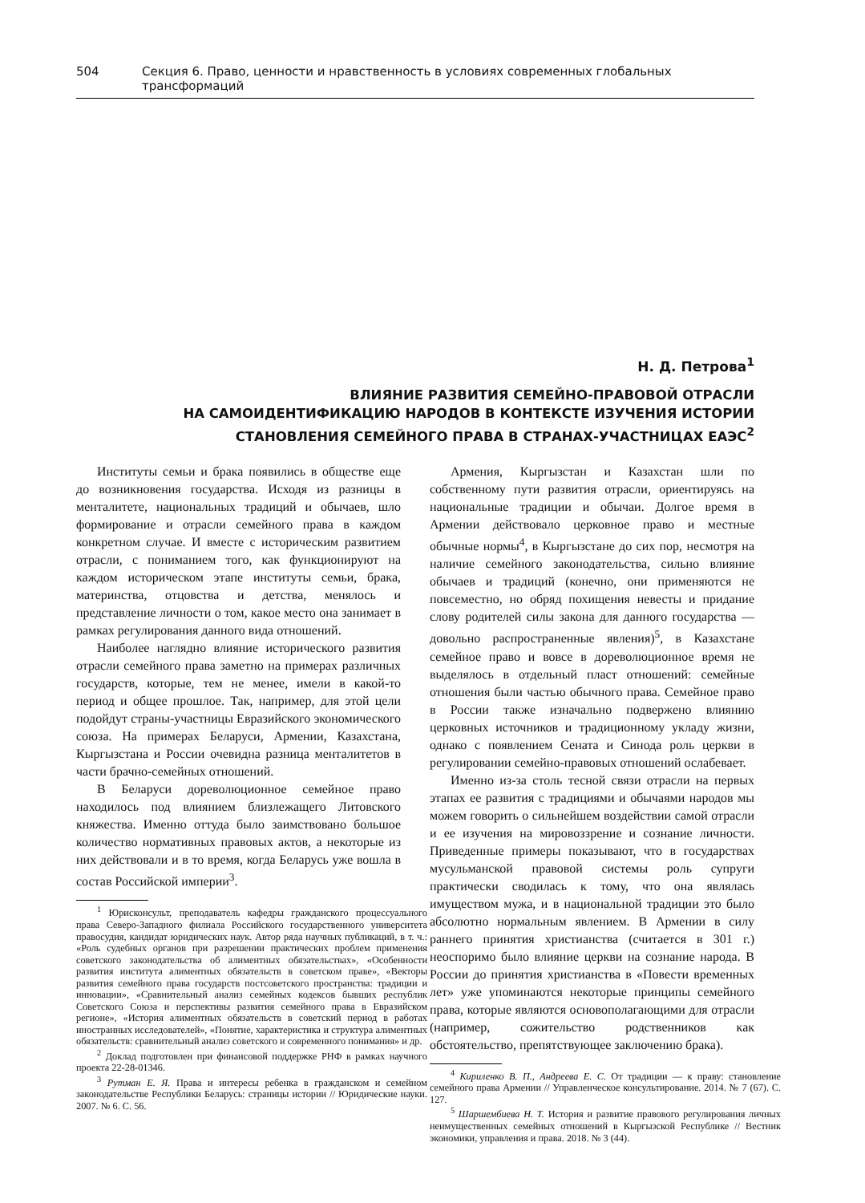504 Секция 6. Право, ценности и нравственность в условиях современных глобальных трансформаций
Н. Д. Петрова<sup>1</sup>
ВЛИЯНИЕ РАЗВИТИЯ СЕМЕЙНО-ПРАВОВОЙ ОТРАСЛИ
НА САМОИДЕНТИФИКАЦИЮ НАРОДОВ В КОНТЕКСТЕ ИЗУЧЕНИЯ ИСТОРИИ
СТАНОВЛЕНИЯ СЕМЕЙНОГО ПРАВА В СТРАНАХ-УЧАСТНИЦАХ ЕАЭС<sup>2</sup>
Институты семьи и брака появились в обществе еще до возникновения государства. Исходя из разницы в менталитете, национальных традиций и обычаев, шло формирование и отрасли семейного права в каждом конкретном случае. И вместе с историческим развитием отрасли, с пониманием того, как функционируют на каждом историческом этапе институты семьи, брака, материнства, отцовства и детства, менялось и представление личности о том, какое место она занимает в рамках регулирования данного вида отношений.
Наиболее наглядно влияние исторического развития отрасли семейного права заметно на примерах различных государств, которые, тем не менее, имели в какой-то период и общее прошлое. Так, например, для этой цели подойдут страны-участницы Евразийского экономического союза. На примерах Беларуси, Армении, Казахстана, Кыргызстана и России очевидна разница менталитетов в части брачно-семейных отношений.
В Беларуси дореволюционное семейное право находилось под влиянием близлежащего Литовского княжества. Именно оттуда было заимствовано большое количество нормативных правовых актов, а некоторые из них действовали и в то время, когда Беларусь уже вошла в состав Российской империи<sup>3</sup>.
<sup>1</sup> Юрисконсульт, преподаватель кафедры гражданского процессуального права Северо-Западного филиала Российского государственного университета правосудия, кандидат юридических наук. Автор ряда научных публикаций, в т. ч.: «Роль судебных органов при разрешении практических проблем применения советского законодательства об алиментных обязательствах», «Особенности развития института алиментных обязательств в советском праве», «Векторы развития семейного права государств постсоветского пространства: традиции и инновации», «Сравнительный анализ семейных кодексов бывших республик Советского Союза и перспективы развития семейного права в Евразийском регионе», «История алиментных обязательств в советский период в работах иностранных исследователей», «Понятие, характеристика и структура алиментных обязательств: сравнительный анализ советского и современного понимания» и др.
<sup>2</sup> Доклад подготовлен при финансовой поддержке РНФ в рамках научного проекта 22-28-01346.
<sup>3</sup> Рутман Е. Я. Права и интересы ребенка в гражданском и семейном законодательстве Республики Беларусь: страницы истории // Юридические науки. 2007. № 6. С. 56.
Армения, Кыргызстан и Казахстан шли по собственному пути развития отрасли, ориентируясь на национальные традиции и обычаи. Долгое время в Армении действовало церковное право и местные обычные нормы<sup>4</sup>, в Кыргызстане до сих пор, несмотря на наличие семейного законодательства, сильно влияние обычаев и традиций (конечно, они применяются не повсеместно, но обряд похищения невесты и придание слову родителей силы закона для данного государства — довольно распространенные явления)<sup>5</sup>, в Казахстане семейное право и вовсе в дореволюционное время не выделялось в отдельный пласт отношений: семейные отношения были частью обычного права. Семейное право в России также изначально подвержено влиянию церковных источников и традиционному укладу жизни, однако с появлением Сената и Синода роль церкви в регулировании семейно-правовых отношений ослабевает.
Именно из-за столь тесной связи отрасли на первых этапах ее развития с традициями и обычаями народов мы можем говорить о сильнейшем воздействии самой отрасли и ее изучения на мировоззрение и сознание личности. Приведенные примеры показывают, что в государствах мусульманской правовой системы роль супруги практически сводилась к тому, что она являлась имуществом мужа, и в национальной традиции это было абсолютно нормальным явлением. В Армении в силу раннего принятия христианства (считается в 301 г.) неоспоримо было влияние церкви на сознание народа. В России до принятия христианства в «Повести временных лет» уже упоминаются некоторые принципы семейного права, которые являются основополагающими для отрасли (например, сожительство родственников как обстоятельство, препятствующее заключению брака).
<sup>4</sup> Кириленко В. П., Андреева Е. С. От традиции — к праву: становление семейного права Армении // Управленческое консультирование. 2014. № 7 (67). С. 127.
<sup>5</sup> Шаршембиева Н. Т. История и развитие правового регулирования личных неимущественных семейных отношений в Кыргызской Республике // Вестник экономики, управления и права. 2018. № 3 (44).